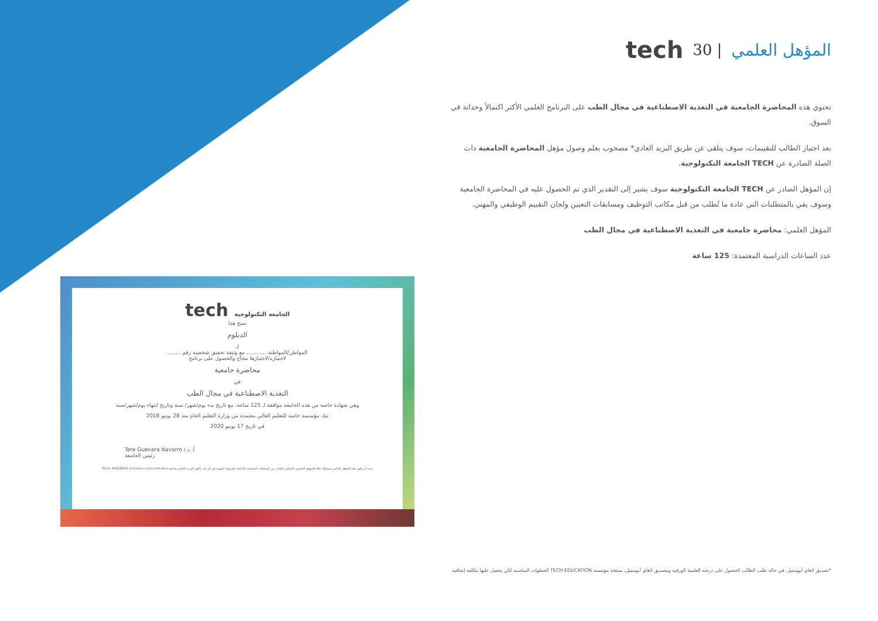المؤهل العلمي | 30 tech
تحتوي هذه المحاضرة الجامعية في التغذية الاصطناعية في مجال الطب على البرنامج العلمي الأكثر اكتمالاً وحداثة في السوق.
بعد اجتياز الطالب للتقييمات، سوف يتلقى عن طريق البريد العادي* مصحوب بعلم وصول مؤهل المحاضرة الجامعية ذات الصلة الصادرة عن TECH الجامعة التكنولوجية.
إن المؤهل الصادر عن TECH الجامعة التكنولوجية سوف يشير إلى التقدير الذي تم الحصول عليه في المحاضرة الجامعية وسوف يفي بالمتطلبات التي عادة ما تُطلب من قبل مكاتب التوظيف ومسابقات التعيين ولجان التقييم الوظيفي والمهني.
المؤهل العلمي: محاضرة جامعية في التغذية الاصطناعية في مجال الطب
عدد الساعات الدراسية المعتمدة: 125 ساعة
tech الجامعة التكنولوجية
تمنح هذا
الدبلوم
لـ
المواطن/المواطنة ............ مع وثيقة تحقيق شخصية رقم ........
لاجتيازه/لاجتيازها بنجاح والحصول على برنامج
محاضرة جامعية
في
التغذية الاصطناعية في مجال الطب
وهي شهادة خاصة من هذه الجامعة موافقة لـ 125 ساعة، مع تاريخ بدء يوم/شهر/ سنة وتاريخ انتهاء يوم/شهر/سنة
تيك مؤسسة خاصة للتعليم العالي معتمدة من وزارة التعليم العام منذ 28 يونيو 2018
في تاريخ 17 يونيو 2020
أ. د./ Tere Guevara Navarro
رئيس الجامعة
يجب أن يكون هذا المؤهل الخاص مصحوبًا دائمًا بالمؤهل الجامعي التمكيني الصادر من السلطات المختصة بالاعتماد للمزاولة المهنية في كل بلد. الكود الفريد الخاص بجامعة TECH: AFWOR23S techtitute.com/certificates
*تصديق لاهاي أبوستيل. في حالة طلب الطالب الحصول على درجته العلمية الورقية وبتصديق لاهاي أبوستيل، ستتخذ مؤسسة TECH EDUCATION الخطوات المناسبة لكي يحصل عليها بتكلفة إضافية.